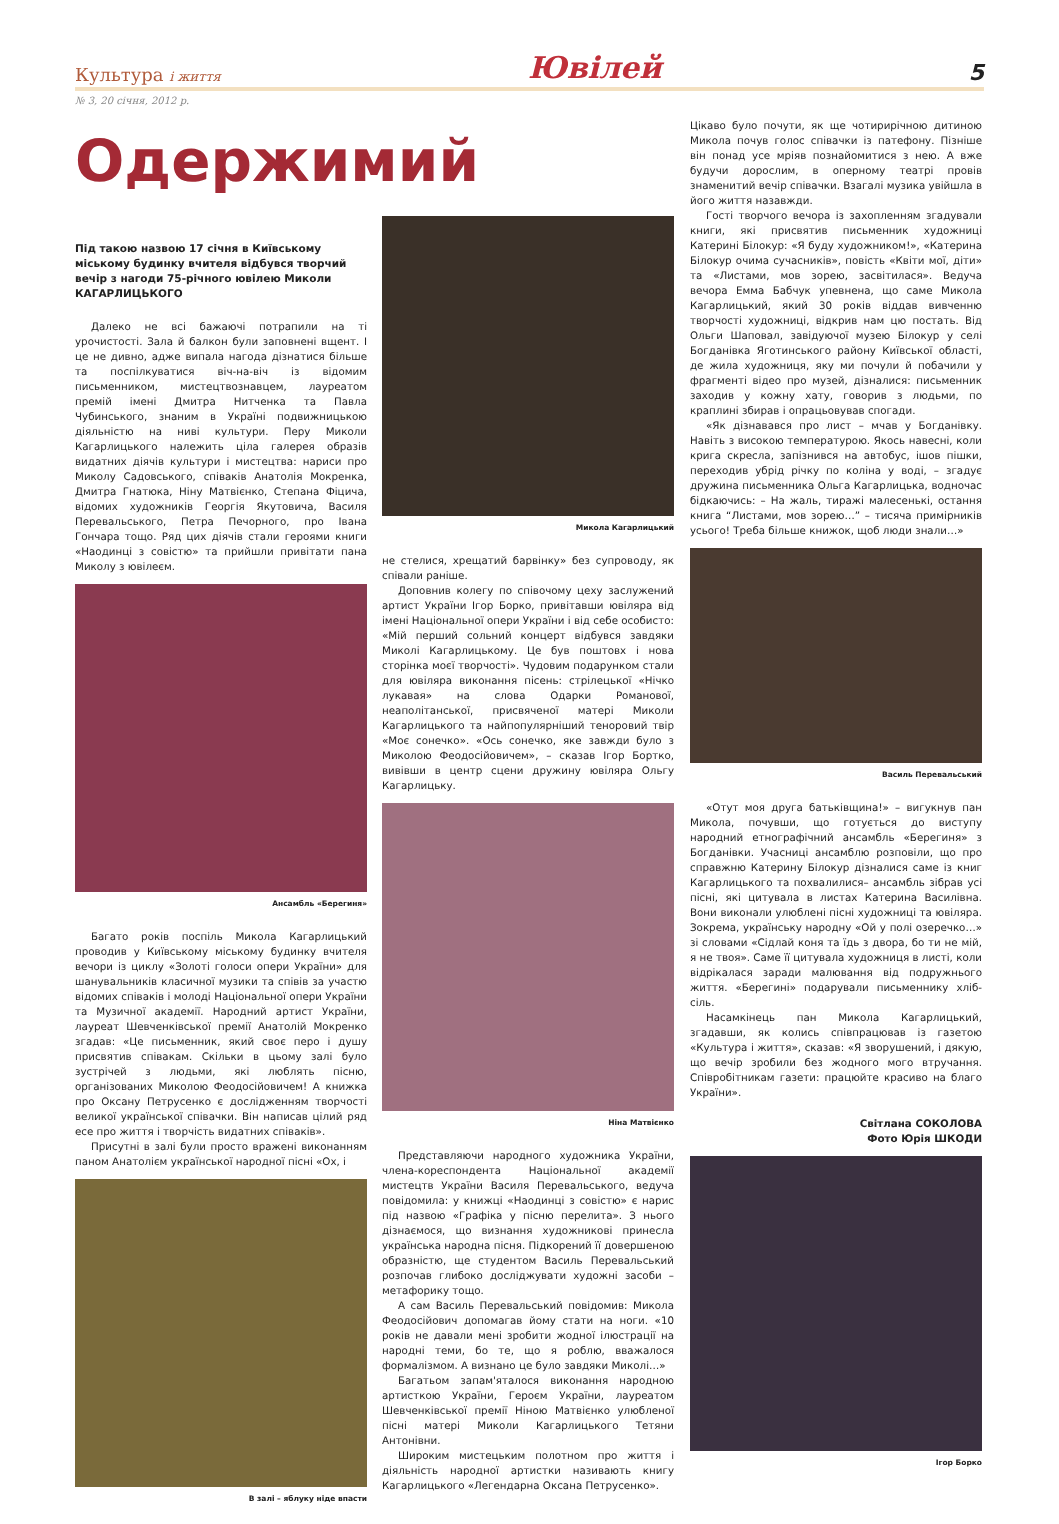Культура і життя
Ювілей
5
№ 3, 20 січня, 2012 р.
Одержимий
Під такою назвою 17 січня в Київському міському будинку вчителя відбувся творчий вечір з нагоди 75-річного ювілею Миколи КАГАРЛИЦЬКОГО
Далеко не всі бажаючі потрапили на ті урочистості. Зала й балкон були заповнені вщент. І це не дивно, адже випала нагода дізнатися більше та поспілкуватися віч-на-віч із відомим письменником, мистецтвознавцем, лауреатом премій імені Дмитра Нитченка та Павла Чубинського, знаним в Україні подвижницькою діяльністю на ниві культури. Перу Миколи Кагарлицького належить ціла галерея образів видатних діячів культури і мистецтва: нариси про Миколу Садовського, співаків Анатолія Мокренка, Дмитра Гнатюка, Ніну Матвієнко, Степана Фіцича, відомих художників Георгія Якутовича, Василя Перевальського, Петра Печорного, про Івана Гончара тощо. Ряд цих діячів стали героями книги «Наодинці з совістю» та прийшли привітати пана Миколу з ювілеєм.
Ансамбль «Берегиня»
Багато років поспіль Микола Кагарлицький проводив у Київському міському будинку вчителя вечори із циклу «Золоті голоси опери України» для шанувальників класичної музики та співів за участю відомих співаків і молоді Національної опери України та Музичної академії. Народний артист України, лауреат Шевченківської премії Анатолій Мокренко згадав: «Це письменник, який своє перо і душу присвятив співакам. Скільки в цьому залі було зустрічей з людьми, які люблять пісню, організованих Миколою Феодосійовичем! А книжка про Оксану Петрусенко є дослідженням творчості великої української співачки. Він написав цілий ряд есе про життя і творчість видатних співаків».
Присутні в залі були просто вражені виконанням паном Анатолієм української народної пісні «Ох, і
В залі – яблуку ніде впасти
Микола Кагарлицький
не стелися, хрещатий барвінку» без супроводу, як співали раніше.
Доповнив колегу по співочому цеху заслужений артист України Ігор Борко, привітавши ювіляра від імені Національної опери України і від себе особисто: «Мій перший сольний концерт відбувся завдяки Миколі Кагарлицькому. Це був поштовх і нова сторінка моєї творчості». Чудовим подарунком стали для ювіляра виконання пісень: стрілецької «Нічко лукавая» на слова Одарки Романової, неаполітанської, присвяченої матері Миколи Кагарлицького та найпопулярніший теноровий твір «Моє сонечко». «Ось сонечко, яке завжди було з Миколою Феодосійовичем», – сказав Ігор Бортко, вивівши в центр сцени дружину ювіляра Ольгу Кагарлицьку.
Ніна Матвієнко
Представляючи народного художника України, члена-кореспондента Національної академії мистецтв України Василя Перевальського, ведуча повідомила: у книжці «Наодинці з совістю» є нарис під назвою «Графіка у пісню перелита». З нього дізнаємося, що визнання художникові принесла українська народна пісня. Підкорений її довершеною образністю, ще студентом Василь Перевальський розпочав глибоко досліджувати художні засоби – метафорику тощо.
А сам Василь Перевальський повідомив: Микола Феодосійович допомагав йому стати на ноги. «10 років не давали мені зробити жодної ілюстрації на народні теми, бо те, що я роблю, вважалося формалізмом. А визнано це було завдяки Миколі…»
Багатьом запам'яталося виконання народною артисткою України, Героєм України, лауреатом Шевченківської премії Ніною Матвієнко улюбленої пісні матері Миколи Кагарлицького Тетяни Антонівни.
Широким мистецьким полотном про життя і діяльність народної артистки називають книгу Кагарлицького «Легендарна Оксана Петрусенко».
Цікаво було почути, як ще чотирирічною дитиною Микола почув голос співачки із патефону. Пізніше він понад усе мріяв познайомитися з нею. А вже будучи дорослим, в оперному театрі провів знаменитий вечір співачки. Взагалі музика увійшла в його життя назавжди.
Гості творчого вечора із захопленням згадували книги, які присвятив письменник художниці Катерині Білокур: «Я буду художником!», «Катерина Білокур очима сучасників», повість «Квіти мої, діти» та «Листами, мов зорею, засвітилася». Ведуча вечора Емма Бабчук упевнена, що саме Микола Кагарлицький, який 30 років віддав вивченню творчості художниці, відкрив нам цю постать. Від Ольги Шаповал, завідуючої музею Білокур у селі Богданівка Яготинського району Київської області, де жила художниця, яку ми почули й побачили у фрагменті відео про музей, дізналися: письменник заходив у кожну хату, говорив з людьми, по краплині збирав і опрацьовував спогади.
«Як дізнавався про лист – мчав у Богданівку. Навіть з високою температурою. Якось навесні, коли крига скресла, запізнився на автобус, ішов пішки, переходив убрід річку по коліна у воді, – згадує дружина письменника Ольга Кагарлицька, водночас бідкаючись: – На жаль, тиражі малесенькі, остання книга “Листами, мов зорею…” – тисяча примірників усього! Треба більше книжок, щоб люди знали…»
Василь Перевальський
«Отут моя друга батьківщина!» – вигукнув пан Микола, почувши, що готується до виступу народний етнографічний ансамбль «Берегиня» з Богданівки. Учасниці ансамблю розповіли, що про справжню Катерину Білокур дізналися саме із книг Кагарлицького та похвалилися– ансамбль зібрав усі пісні, які цитувала в листах Катерина Василівна. Вони виконали улюблені пісні художниці та ювіляра. Зокрема, українську народну «Ой у полі озеречко…» зі словами «Сідлай коня та їдь з двора, бо ти не мій, я не твоя». Саме її цитувала художниця в листі, коли відрікалася заради малювання від подружнього життя. «Берегині» подарували письменнику хліб-сіль.
Насамкінець пан Микола Кагарлицький, згадавши, як колись співпрацював із газетою «Культура і життя», сказав: «Я зворушений, і дякую, що вечір зробили без жодного мого втручання. Співробітникам газети: працюйте красиво на благо України».
Світлана СОКОЛОВА
Фото Юрія ШКОДИ
Ігор Борко